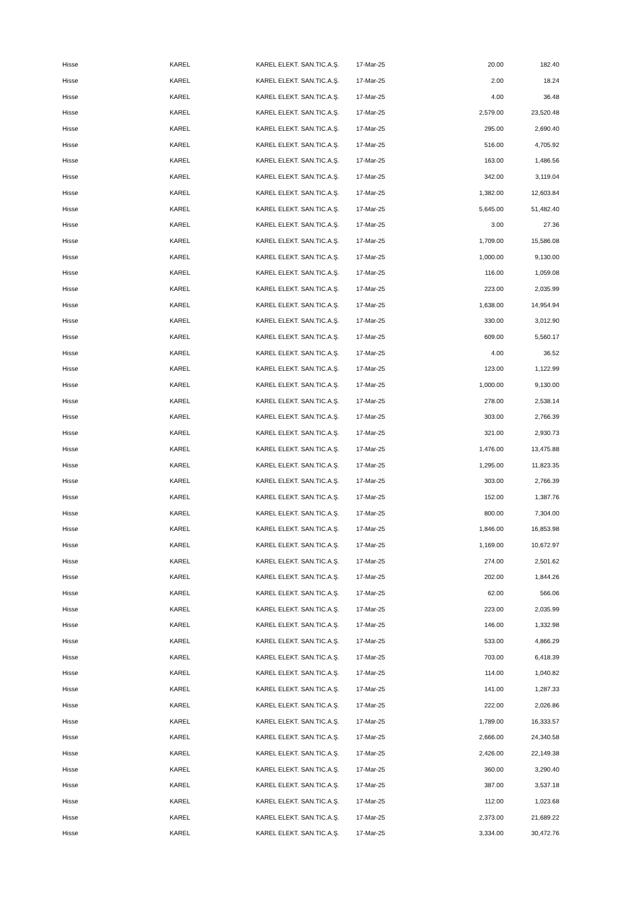| Hisse | KAREL | KAREL ELEKT. SAN.TIC.A.Ş. | 17-Mar-25 | 20.00 | 182.40 |
| Hisse | KAREL | KAREL ELEKT. SAN.TIC.A.Ş. | 17-Mar-25 | 2.00 | 18.24 |
| Hisse | KAREL | KAREL ELEKT. SAN.TIC.A.Ş. | 17-Mar-25 | 4.00 | 36.48 |
| Hisse | KAREL | KAREL ELEKT. SAN.TIC.A.Ş. | 17-Mar-25 | 2,579.00 | 23,520.48 |
| Hisse | KAREL | KAREL ELEKT. SAN.TIC.A.Ş. | 17-Mar-25 | 295.00 | 2,690.40 |
| Hisse | KAREL | KAREL ELEKT. SAN.TIC.A.Ş. | 17-Mar-25 | 516.00 | 4,705.92 |
| Hisse | KAREL | KAREL ELEKT. SAN.TIC.A.Ş. | 17-Mar-25 | 163.00 | 1,486.56 |
| Hisse | KAREL | KAREL ELEKT. SAN.TIC.A.Ş. | 17-Mar-25 | 342.00 | 3,119.04 |
| Hisse | KAREL | KAREL ELEKT. SAN.TIC.A.Ş. | 17-Mar-25 | 1,382.00 | 12,603.84 |
| Hisse | KAREL | KAREL ELEKT. SAN.TIC.A.Ş. | 17-Mar-25 | 5,645.00 | 51,482.40 |
| Hisse | KAREL | KAREL ELEKT. SAN.TIC.A.Ş. | 17-Mar-25 | 3.00 | 27.36 |
| Hisse | KAREL | KAREL ELEKT. SAN.TIC.A.Ş. | 17-Mar-25 | 1,709.00 | 15,586.08 |
| Hisse | KAREL | KAREL ELEKT. SAN.TIC.A.Ş. | 17-Mar-25 | 1,000.00 | 9,130.00 |
| Hisse | KAREL | KAREL ELEKT. SAN.TIC.A.Ş. | 17-Mar-25 | 116.00 | 1,059.08 |
| Hisse | KAREL | KAREL ELEKT. SAN.TIC.A.Ş. | 17-Mar-25 | 223.00 | 2,035.99 |
| Hisse | KAREL | KAREL ELEKT. SAN.TIC.A.Ş. | 17-Mar-25 | 1,638.00 | 14,954.94 |
| Hisse | KAREL | KAREL ELEKT. SAN.TIC.A.Ş. | 17-Mar-25 | 330.00 | 3,012.90 |
| Hisse | KAREL | KAREL ELEKT. SAN.TIC.A.Ş. | 17-Mar-25 | 609.00 | 5,560.17 |
| Hisse | KAREL | KAREL ELEKT. SAN.TIC.A.Ş. | 17-Mar-25 | 4.00 | 36.52 |
| Hisse | KAREL | KAREL ELEKT. SAN.TIC.A.Ş. | 17-Mar-25 | 123.00 | 1,122.99 |
| Hisse | KAREL | KAREL ELEKT. SAN.TIC.A.Ş. | 17-Mar-25 | 1,000.00 | 9,130.00 |
| Hisse | KAREL | KAREL ELEKT. SAN.TIC.A.Ş. | 17-Mar-25 | 278.00 | 2,538.14 |
| Hisse | KAREL | KAREL ELEKT. SAN.TIC.A.Ş. | 17-Mar-25 | 303.00 | 2,766.39 |
| Hisse | KAREL | KAREL ELEKT. SAN.TIC.A.Ş. | 17-Mar-25 | 321.00 | 2,930.73 |
| Hisse | KAREL | KAREL ELEKT. SAN.TIC.A.Ş. | 17-Mar-25 | 1,476.00 | 13,475.88 |
| Hisse | KAREL | KAREL ELEKT. SAN.TIC.A.Ş. | 17-Mar-25 | 1,295.00 | 11,823.35 |
| Hisse | KAREL | KAREL ELEKT. SAN.TIC.A.Ş. | 17-Mar-25 | 303.00 | 2,766.39 |
| Hisse | KAREL | KAREL ELEKT. SAN.TIC.A.Ş. | 17-Mar-25 | 152.00 | 1,387.76 |
| Hisse | KAREL | KAREL ELEKT. SAN.TIC.A.Ş. | 17-Mar-25 | 800.00 | 7,304.00 |
| Hisse | KAREL | KAREL ELEKT. SAN.TIC.A.Ş. | 17-Mar-25 | 1,846.00 | 16,853.98 |
| Hisse | KAREL | KAREL ELEKT. SAN.TIC.A.Ş. | 17-Mar-25 | 1,169.00 | 10,672.97 |
| Hisse | KAREL | KAREL ELEKT. SAN.TIC.A.Ş. | 17-Mar-25 | 274.00 | 2,501.62 |
| Hisse | KAREL | KAREL ELEKT. SAN.TIC.A.Ş. | 17-Mar-25 | 202.00 | 1,844.26 |
| Hisse | KAREL | KAREL ELEKT. SAN.TIC.A.Ş. | 17-Mar-25 | 62.00 | 566.06 |
| Hisse | KAREL | KAREL ELEKT. SAN.TIC.A.Ş. | 17-Mar-25 | 223.00 | 2,035.99 |
| Hisse | KAREL | KAREL ELEKT. SAN.TIC.A.Ş. | 17-Mar-25 | 146.00 | 1,332.98 |
| Hisse | KAREL | KAREL ELEKT. SAN.TIC.A.Ş. | 17-Mar-25 | 533.00 | 4,866.29 |
| Hisse | KAREL | KAREL ELEKT. SAN.TIC.A.Ş. | 17-Mar-25 | 703.00 | 6,418.39 |
| Hisse | KAREL | KAREL ELEKT. SAN.TIC.A.Ş. | 17-Mar-25 | 114.00 | 1,040.82 |
| Hisse | KAREL | KAREL ELEKT. SAN.TIC.A.Ş. | 17-Mar-25 | 141.00 | 1,287.33 |
| Hisse | KAREL | KAREL ELEKT. SAN.TIC.A.Ş. | 17-Mar-25 | 222.00 | 2,026.86 |
| Hisse | KAREL | KAREL ELEKT. SAN.TIC.A.Ş. | 17-Mar-25 | 1,789.00 | 16,333.57 |
| Hisse | KAREL | KAREL ELEKT. SAN.TIC.A.Ş. | 17-Mar-25 | 2,666.00 | 24,340.58 |
| Hisse | KAREL | KAREL ELEKT. SAN.TIC.A.Ş. | 17-Mar-25 | 2,426.00 | 22,149.38 |
| Hisse | KAREL | KAREL ELEKT. SAN.TIC.A.Ş. | 17-Mar-25 | 360.00 | 3,290.40 |
| Hisse | KAREL | KAREL ELEKT. SAN.TIC.A.Ş. | 17-Mar-25 | 387.00 | 3,537.18 |
| Hisse | KAREL | KAREL ELEKT. SAN.TIC.A.Ş. | 17-Mar-25 | 112.00 | 1,023.68 |
| Hisse | KAREL | KAREL ELEKT. SAN.TIC.A.Ş. | 17-Mar-25 | 2,373.00 | 21,689.22 |
| Hisse | KAREL | KAREL ELEKT. SAN.TIC.A.Ş. | 17-Mar-25 | 3,334.00 | 30,472.76 |